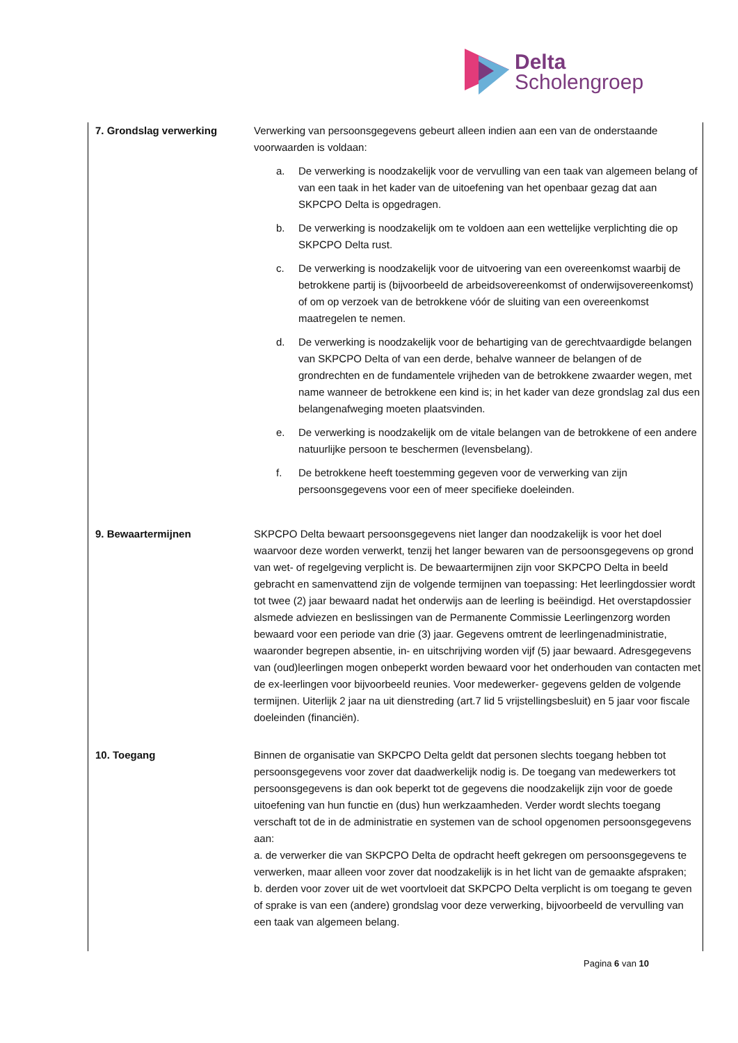Delta
Scholengroep
| 7. Grondslag verwerking | Verwerking van persoonsgegevens gebeurt alleen indien aan een van de onderstaande voorwaarden is voldaan: a. De verwerking is noodzakelijk voor de vervulling van een taak van algemeen belang of van een taak in het kader van de uitoefening van het openbaar gezag dat aan SKPCPO Delta is opgedragen. b. De verwerking is noodzakelijk om te voldoen aan een wettelijke verplichting die op SKPCPO Delta rust. c. De verwerking is noodzakelijk voor de uitvoering van een overeenkomst waarbij de betrokkene partij is (bijvoorbeeld de arbeidsovereenkomst of onderwijsovereenkomst) of om op verzoek van de betrokkene vóór de sluiting van een overeenkomst maatregelen te nemen. d. De verwerking is noodzakelijk voor de behartiging van de gerechtvaardigde belangen van SKPCPO Delta of van een derde, behalve wanneer de belangen of de grondrechten en de fundamentele vrijheden van de betrokkene zwaarder wegen, met name wanneer de betrokkene een kind is; in het kader van deze grondslag zal dus een belangenafweging moeten plaatsvinden. e. De verwerking is noodzakelijk om de vitale belangen van de betrokkene of een andere natuurlijke persoon te beschermen (levensbelang). f. De betrokkene heeft toestemming gegeven voor de verwerking van zijn persoonsgegevens voor een of meer specifieke doeleinden. |
| 9. Bewaartermijnen | SKPCPO Delta bewaart persoonsgegevens niet langer dan noodzakelijk is voor het doel waarvoor deze worden verwerkt, tenzij het langer bewaren van de persoonsgegevens op grond van wet- of regelgeving verplicht is. De bewaartermijnen zijn voor SKPCPO Delta in beeld gebracht en samenvattend zijn de volgende termijnen van toepassing: Het leerlingdossier wordt tot twee (2) jaar bewaard nadat het onderwijs aan de leerling is beëindigd. Het overstapdossier alsmede adviezen en beslissingen van de Permanente Commissie Leerlingenzorg worden bewaard voor een periode van drie (3) jaar. Gegevens omtrent de leerlingenadministratie, waaronder begrepen absentie, in- en uitschrijving worden vijf (5) jaar bewaard. Adresgegevens van (oud)leerlingen mogen onbeperkt worden bewaard voor het onderhouden van contacten met de ex-leerlingen voor bijvoorbeeld reunies. Voor medewerker- gegevens gelden de volgende termijnen. Uiterlijk 2 jaar na uit dienstreding (art.7 lid 5 vrijstellingsbesluit) en 5 jaar voor fiscale doeleinden (financiën). |
| 10. Toegang | Binnen de organisatie van SKPCPO Delta geldt dat personen slechts toegang hebben tot persoonsgegevens voor zover dat daadwerkelijk nodig is. De toegang van medewerkers tot persoonsgegevens is dan ook beperkt tot de gegevens die noodzakelijk zijn voor de goede uitoefening van hun functie en (dus) hun werkzaamheden. Verder wordt slechts toegang verschaft tot de in de administratie en systemen van de school opgenomen persoonsgegevens aan: a. de verwerker die van SKPCPO Delta de opdracht heeft gekregen om persoonsgegevens te verwerken, maar alleen voor zover dat noodzakelijk is in het licht van de gemaakte afspraken; b. derden voor zover uit de wet voortvloeit dat SKPCPO Delta verplicht is om toegang te geven of sprake is van een (andere) grondslag voor deze verwerking, bijvoorbeeld de vervulling van een taak van algemeen belang. |
Pagina 6 van 10